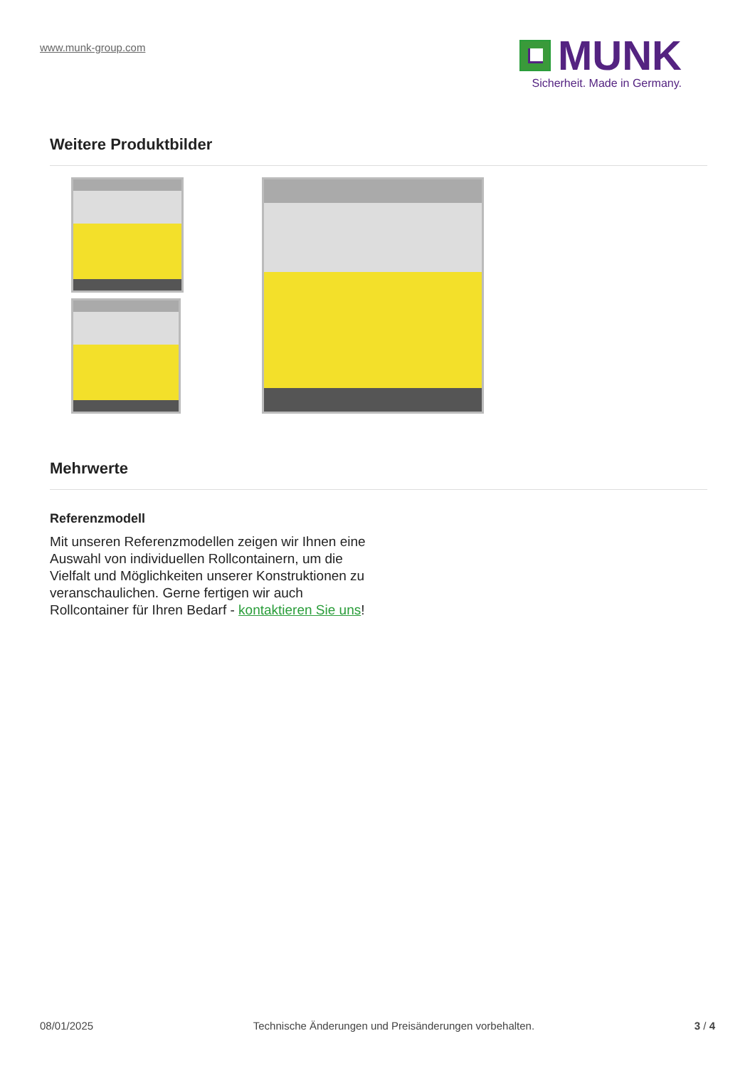www.munk-group.com
MUNK
Sicherheit. Made in Germany.
Weitere Produktbilder
Mehrwerte
Referenzmodell
Mit unseren Referenzmodellen zeigen wir Ihnen eine Auswahl von individuellen Rollcontainern, um die Vielfalt und Möglichkeiten unserer Konstruktionen zu veranschaulichen. Gerne fertigen wir auch Rollcontainer für Ihren Bedarf - kontaktieren Sie uns!
08/01/2025 Technische Änderungen und Preisänderungen vorbehalten. 3 / 4